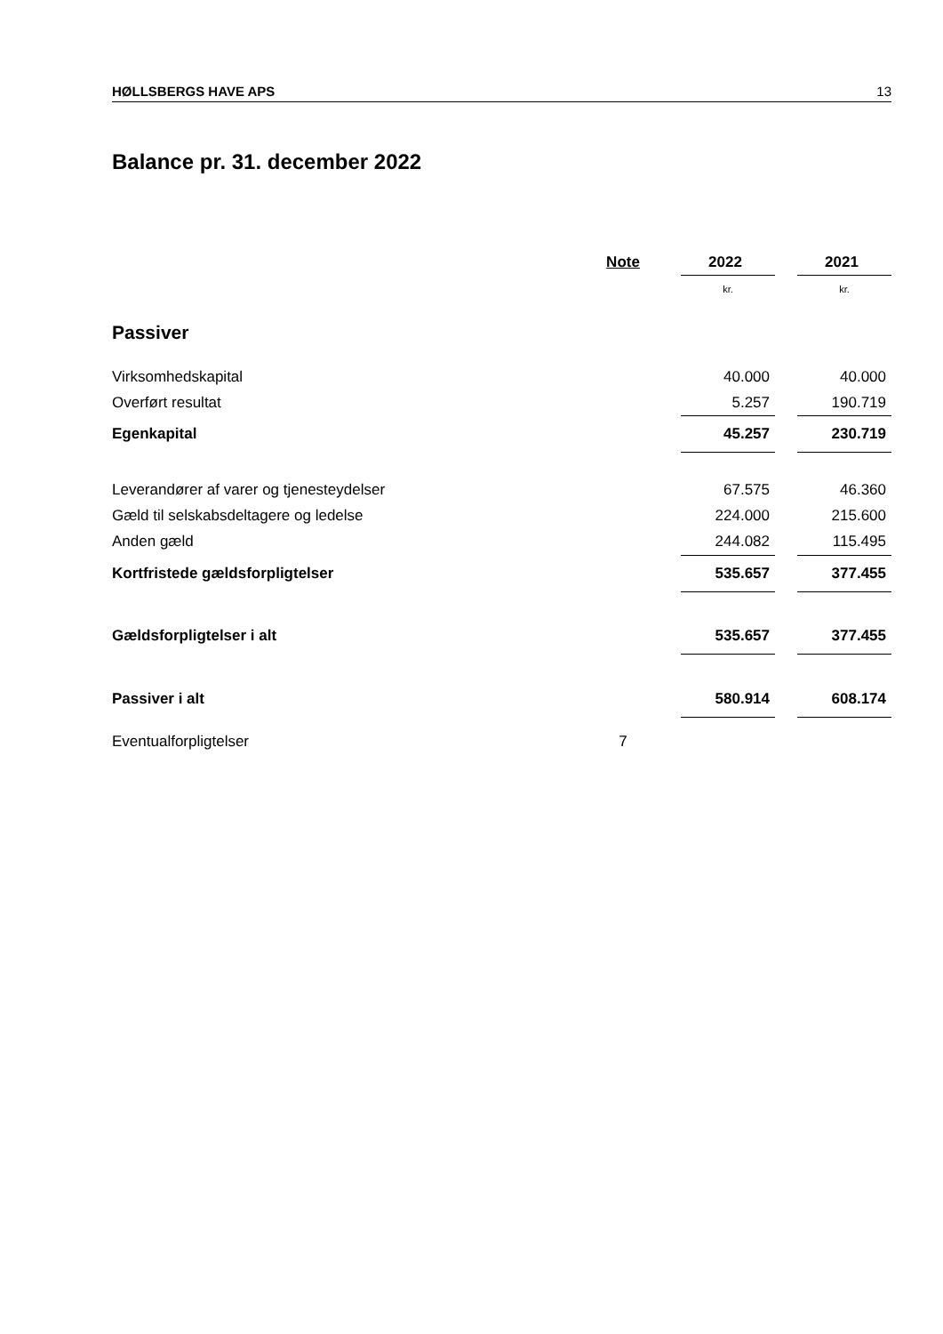HØLLSBERGS HAVE APS 13
Balance pr. 31. december 2022
| | Note | | 2022 | | 2021 |
| | | | kr. | | kr. |
| Passiver | | | | | |
| Virksomhedskapital | | | 40.000 | | 40.000 |
| Overført resultat | | | 5.257 | | 190.719 |
| Egenkapital | | | 45.257 | | 230.719 |
| Leverandører af varer og tjenesteydelser | | | 67.575 | | 46.360 |
| Gæld til selskabsdeltagere og ledelse | | | 224.000 | | 215.600 |
| Anden gæld | | | 244.082 | | 115.495 |
| Kortfristede gældsforpligtelser | | | 535.657 | | 377.455 |
| Gældsforpligtelser i alt | | | 535.657 | | 377.455 |
| Passiver i alt | | | 580.914 | | 608.174 |
| Eventualforpligtelser | 7 | | | | |